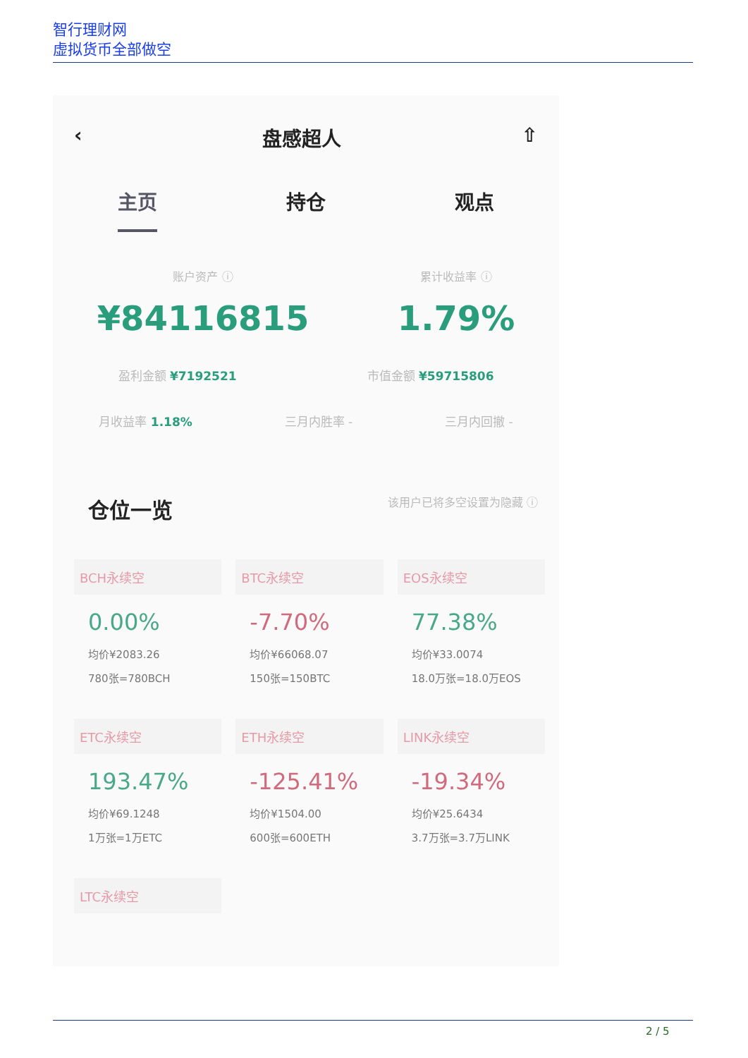智行理财网
虚拟货币全部做空
‹ 盘感超人 ⇧
主页 持仓 观点
账户资产 ⓘ
¥84116815
累计收益率 ⓘ
1.79%
盈利金额 ¥7192521 市值金额 ¥59715806
月收益率 1.18% 三月内胜率 - 三月内回撤 -
仓位一览 该用户已将多空设置为隐藏 ⓘ
BCH永续空
0.00%
均价¥2083.26
780张=780BCH
BTC永续空
-7.70%
均价¥66068.07
150张=150BTC
EOS永续空
77.38%
均价¥33.0074
18.0万张=18.0万EOS
ETC永续空
193.47%
均价¥69.1248
1万张=1万ETC
ETH永续空
-125.41%
均价¥1504.00
600张=600ETH
LINK永续空
-19.34%
均价¥25.6434
3.7万张=3.7万LINK
LTC永续空
2 / 5